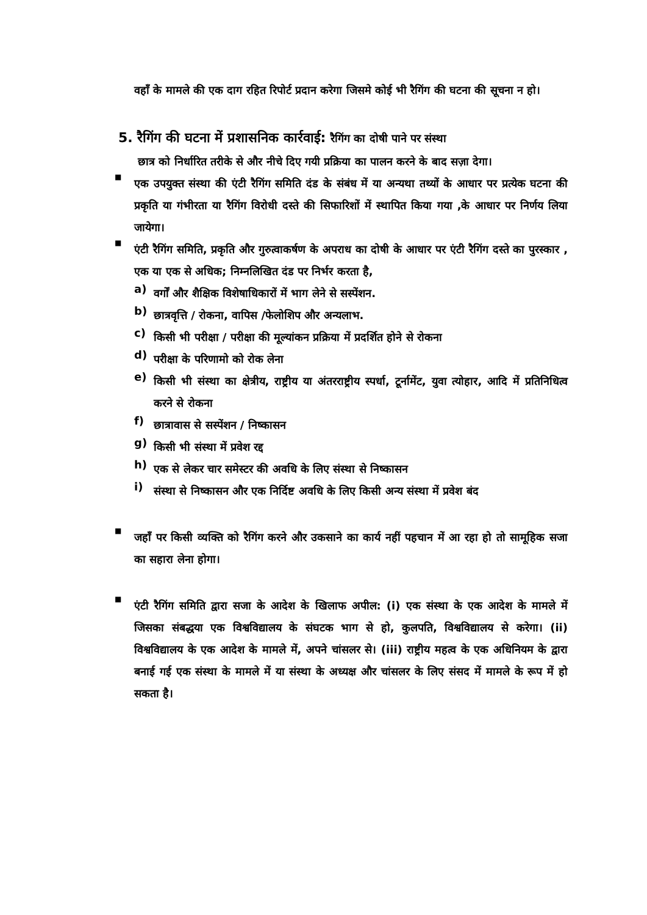वहाँ के मामले की एक दाग रहित रिपोर्ट प्रदान करेगा जिसमे कोई भी रैगिंग की घटना की सूचना न हो।
5. रैगिंग की घटना में प्रशासनिक कार्रवाई: रैगिंग का दोषी पाने पर संस्था
छात्र को निर्धारित तरीके से और नीचे दिए गयी प्रक्रिया का पालन करने के बाद सज़ा देगा।
■
एक उपयुक्त संस्था की एंटी रैगिंग समिति दंड के संबंध में या अन्यथा तथ्यों के आधार पर प्रत्येक घटना की प्रकृति या गंभीरता या रैगिंग विरोधी दस्ते की सिफारिशों में स्थापित किया गया ,के आधार पर निर्णय लिया जायेगा।
■
एंटी रैगिंग समिति, प्रकृति और गुरुत्वाकर्षण के अपराध का दोषी के आधार पर एंटी रैगिंग दस्ते का पुरस्कार , एक या एक से अधिक; निम्नलिखित दंड पर निर्भर करता है,
a)
वर्गों और शैक्षिक विशेषाधिकारों में भाग लेने से सस्पेंशन.
b)
छात्रवृत्ति / रोकना, वापिस /फेलोशिप और अन्यलाभ.
c)
किसी भी परीक्षा / परीक्षा की मूल्यांकन प्रक्रिया में प्रदर्शित होने से रोकना
d)
परीक्षा के परिणामो को रोक लेना
e)
किसी भी संस्था का क्षेत्रीय, राष्ट्रीय या अंतरराष्ट्रीय स्पर्धा, टूर्नामेंट, युवा त्योहार, आदि में प्रतिनिधित्व करने से रोकना
f)
छात्रावास से सस्पेंशन / निष्कासन
g)
किसी भी संस्था में प्रवेश रद्द
h)
एक से लेकर चार समेस्टर की अवधि के लिए संस्था से निष्कासन
i)
संस्था से निष्कासन और एक निर्दिष्ट अवधि के लिए किसी अन्य संस्था में प्रवेश बंद
■
जहाँ पर किसी व्यक्ति को रैगिंग करने और उकसाने का कार्य नहीं पहचान में आ रहा हो तो सामूहिक सजा का सहारा लेना होगा।
■
एंटी रैगिंग समिति द्वारा सजा के आदेश के खिलाफ अपील: (i) एक संस्था के एक आदेश के मामले में जिसका संबद्धया एक विश्वविद्यालय के संघटक भाग से हो, कुलपति, विश्वविद्यालय से करेगा। (ii) विश्वविद्यालय के एक आदेश के मामले में, अपने चांसलर से। (iii) राष्ट्रीय महत्व के एक अधिनियम के द्वारा बनाई गई एक संस्था के मामले में या संस्था के अध्यक्ष और चांसलर के लिए संसद में मामले के रूप में हो सकता है।